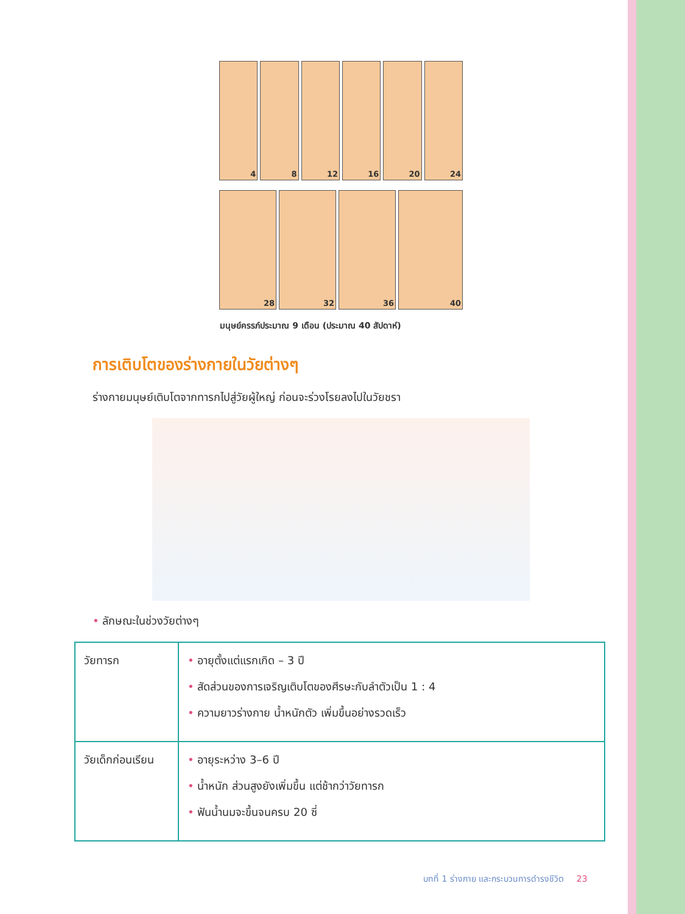4 8 12 16 20 24
28 32 36 40
มนุษย์ครรภ์ประมาณ 9 เดือน (ประมาณ 40 สัปดาห์)
การเติบโตของร่างกายในวัยต่างๆ
ร่างกายมนุษย์เติบโตจากทารกไปสู่วัยผู้ใหญ่ ก่อนจะร่วงโรยลงไปในวัยชรา
• ลักษณะในช่วงวัยต่างๆ
| วัยทารก | • อายุตั้งแต่แรกเกิด – 3 ปี • สัดส่วนของการเจริญเติบโตของศีรษะกับลำตัวเป็น 1 : 4 • ความยาวร่างกาย น้ำหนักตัว เพิ่มขึ้นอย่างรวดเร็ว |
| วัยเด็กก่อนเรียน | • อายุระหว่าง 3–6 ปี • น้ำหนัก ส่วนสูงยังเพิ่มขึ้น แต่ช้ากว่าวัยทารก • ฟันน้ำนมจะขึ้นจนครบ 20 ซี่ |
บทที่ 1 ร่างกาย และกระบวนการดำรงชีวิต 23